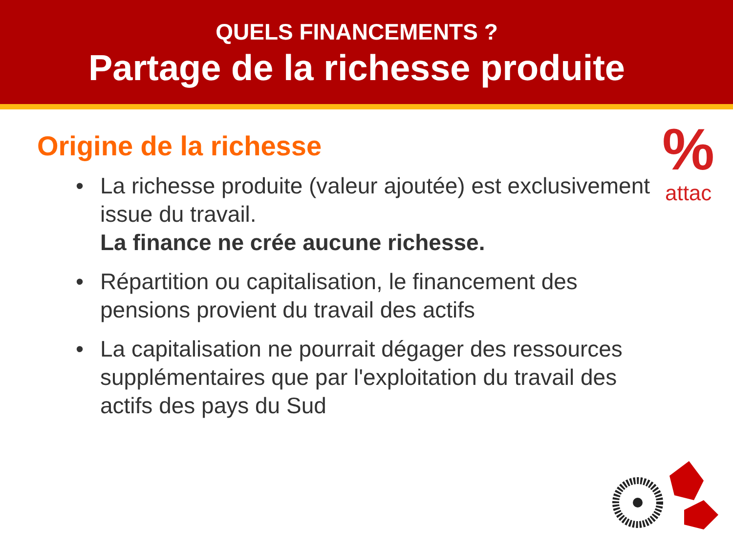QUELS FINANCEMENTS ?
Partage de la richesse produite
%
attac
Origine de la richesse
• La richesse produite (valeur ajoutée) est exclusivement issue du travail.
La finance ne crée aucune richesse.
• Répartition ou capitalisation, le financement des pensions provient du travail des actifs
• La capitalisation ne pourrait dégager des ressources supplémentaires que par l'exploitation du travail des actifs des pays du Sud